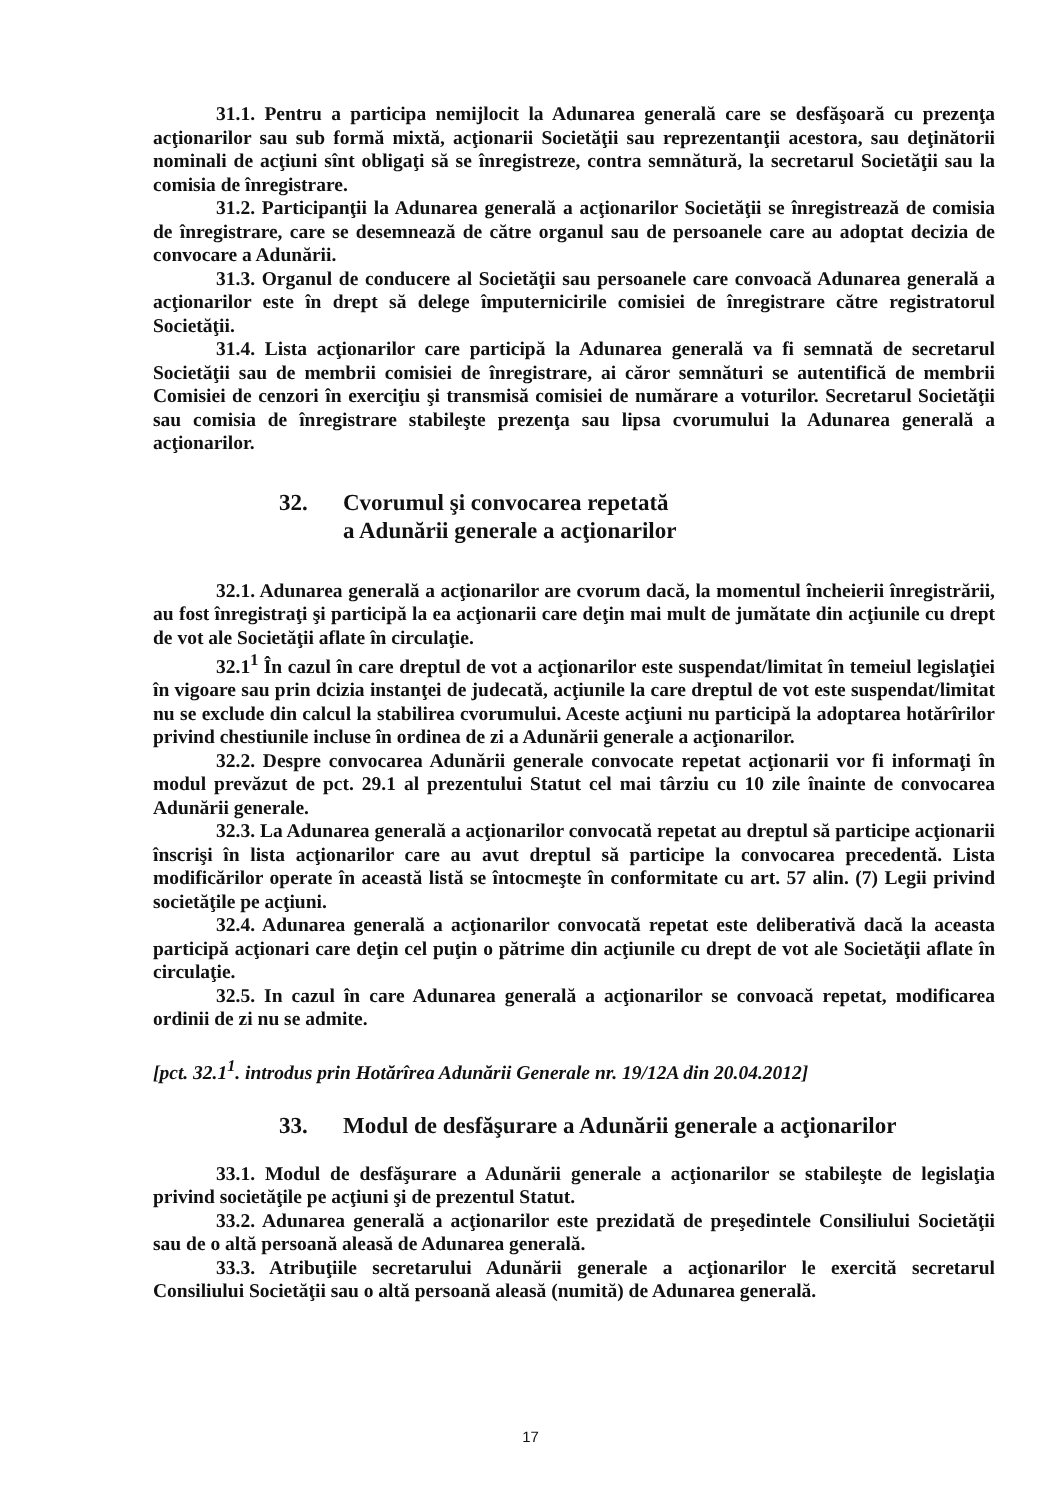31.1. Pentru a participa nemijlocit la Adunarea generală care se desfăşoară cu prezenţa acţionarilor sau sub formă mixtă, acţionarii Societăţii sau reprezentanţii acestora, sau deţinătorii nominali de acţiuni sînt obligaţi să se înregistreze, contra semnătură, la secretarul Societăţii sau la comisia de înregistrare.
31.2. Participanţii la Adunarea generală a acţionarilor Societăţii se înregistrează de comisia de înregistrare, care se desemnează de către organul sau de persoanele care au adoptat decizia de convocare a Adunării.
31.3. Organul de conducere al Societăţii sau persoanele care convoacă Adunarea generală a acţionarilor este în drept să delege împuternicirile comisiei de înregistrare către registratorul Societăţii.
31.4. Lista acţionarilor care participă la Adunarea generală va fi semnată de secretarul Societăţii sau de membrii comisiei de înregistrare, ai căror semnături se autentifică de membrii Comisiei de cenzori în exerciţiu şi transmisă comisiei de numărare a voturilor. Secretarul Societăţii sau comisia de înregistrare stabileşte prezenţa sau lipsa cvorumului la Adunarea generală a acţionarilor.
32. Cvorumul şi convocarea repetată
a Adunării generale a acţionarilor
32.1. Adunarea generală a acţionarilor are cvorum dacă, la momentul încheierii înregistrării, au fost înregistraţi şi participă la ea acţionarii care deţin mai mult de jumătate din acţiunile cu drept de vot ale Societăţii aflate în circulaţie.
32.1<sup>1</sup> În cazul în care dreptul de vot a acţionarilor este suspendat/limitat în temeiul legislaţiei în vigoare sau prin dcizia instanţei de judecată, acţiunile la care dreptul de vot este suspendat/limitat nu se exclude din calcul la stabilirea cvorumului. Aceste acţiuni nu participă la adoptarea hotărîrilor privind chestiunile incluse în ordinea de zi a Adunării generale a acţionarilor.
32.2. Despre convocarea Adunării generale convocate repetat acţionarii vor fi informaţi în modul prevăzut de pct. 29.1 al prezentului Statut cel mai târziu cu 10 zile înainte de convocarea Adunării generale.
32.3. La Adunarea generală a acţionarilor convocată repetat au dreptul să participe acţionarii înscrişi în lista acţionarilor care au avut dreptul să participe la convocarea precedentă. Lista modificărilor operate în această listă se întocmeşte în conformitate cu art. 57 alin. (7) Legii privind societăţile pe acţiuni.
32.4. Adunarea generală a acţionarilor convocată repetat este deliberativă dacă la aceasta participă acţionari care deţin cel puţin o pătrime din acţiunile cu drept de vot ale Societăţii aflate în circulaţie.
32.5. In cazul în care Adunarea generală a acţionarilor se convoacă repetat, modificarea ordinii de zi nu se admite.
[pct. 32.1<sup>1</sup>. introdus prin Hotărîrea Adunării Generale nr. 19/12A din 20.04.2012]
33. Modul de desfăşurare a Adunării generale a acţionarilor
33.1. Modul de desfăşurare a Adunării generale a acţionarilor se stabileşte de legislaţia privind societăţile pe acţiuni şi de prezentul Statut.
33.2. Adunarea generală a acţionarilor este prezidată de preşedintele Consiliului Societăţii sau de o altă persoană aleasă de Adunarea generală.
33.3. Atribuţiile secretarului Adunării generale a acţionarilor le exercită secretarul Consiliului Societăţii sau o altă persoană aleasă (numită) de Adunarea generală.
17